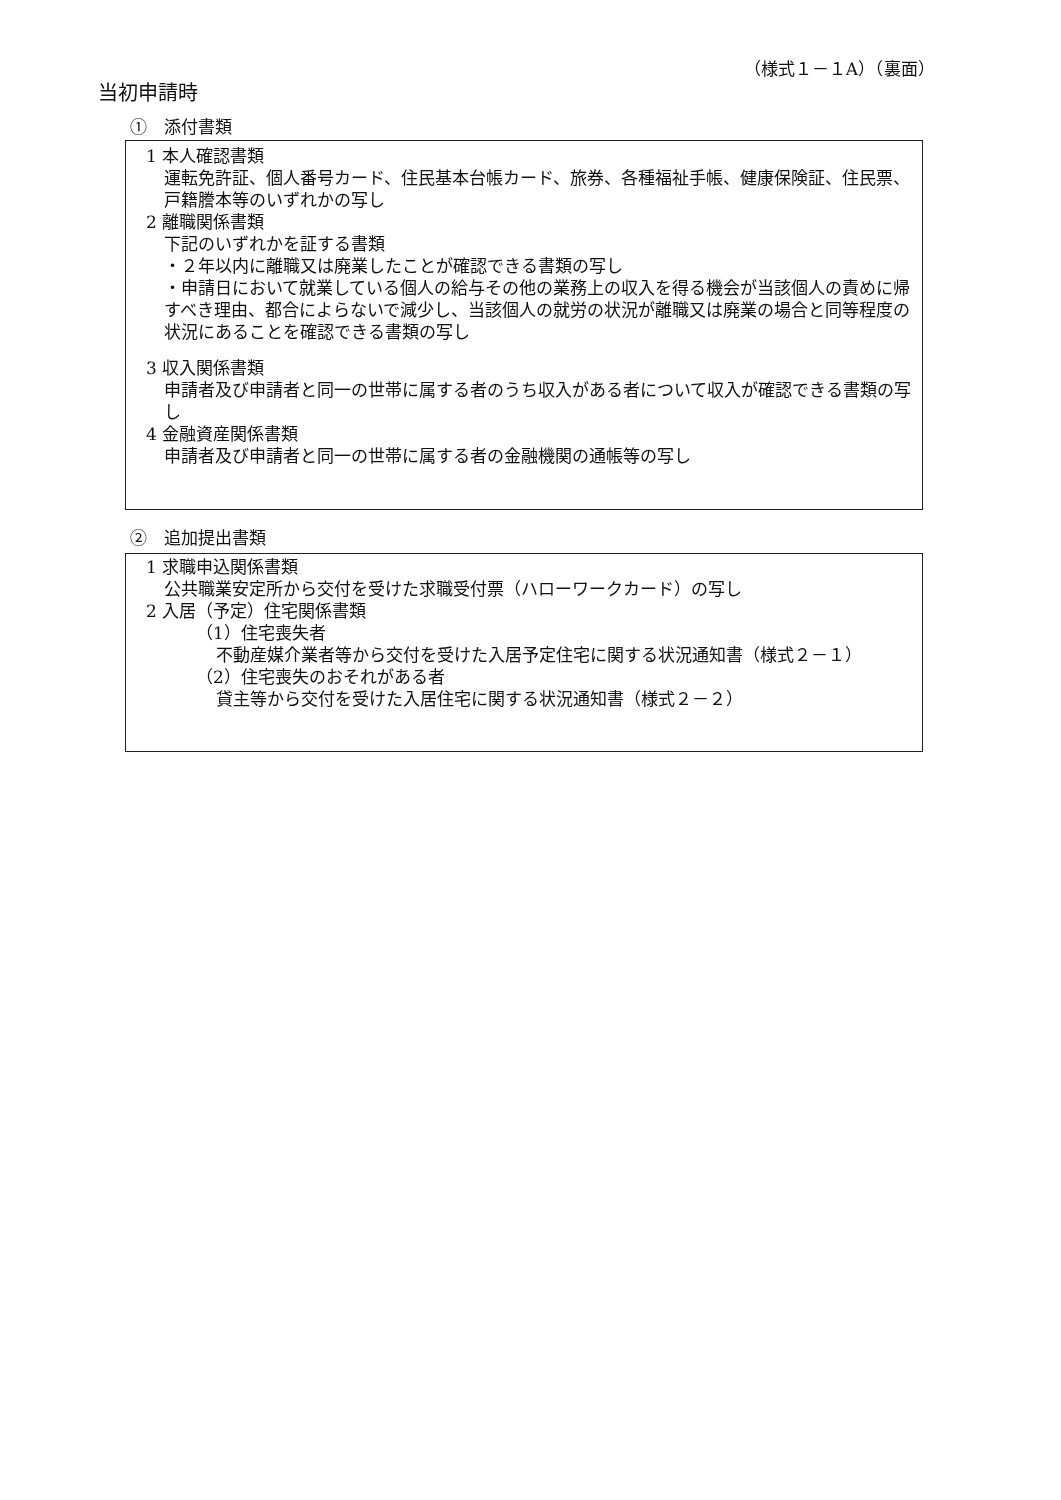（様式１－１A）（裏面）
当初申請時
①　添付書類
1 本人確認書類
運転免許証、個人番号カード、住民基本台帳カード、旅券、各種福祉手帳、健康保険証、住民票、戸籍謄本等のいずれかの写し
2 離職関係書類
下記のいずれかを証する書類
・２年以内に離職又は廃業したことが確認できる書類の写し
・申請日において就業している個人の給与その他の業務上の収入を得る機会が当該個人の責めに帰すべき理由、都合によらないで減少し、当該個人の就労の状況が離職又は廃業の場合と同等程度の状況にあることを確認できる書類の写し
3 収入関係書類
申請者及び申請者と同一の世帯に属する者のうち収入がある者について収入が確認できる書類の写し
4 金融資産関係書類
申請者及び申請者と同一の世帯に属する者の金融機関の通帳等の写し
②　追加提出書類
1 求職申込関係書類
公共職業安定所から交付を受けた求職受付票（ハローワークカード）の写し
2 入居（予定）住宅関係書類
（1）住宅喪失者
不動産媒介業者等から交付を受けた入居予定住宅に関する状況通知書（様式２－１）
（2）住宅喪失のおそれがある者
貸主等から交付を受けた入居住宅に関する状況通知書（様式２－２）